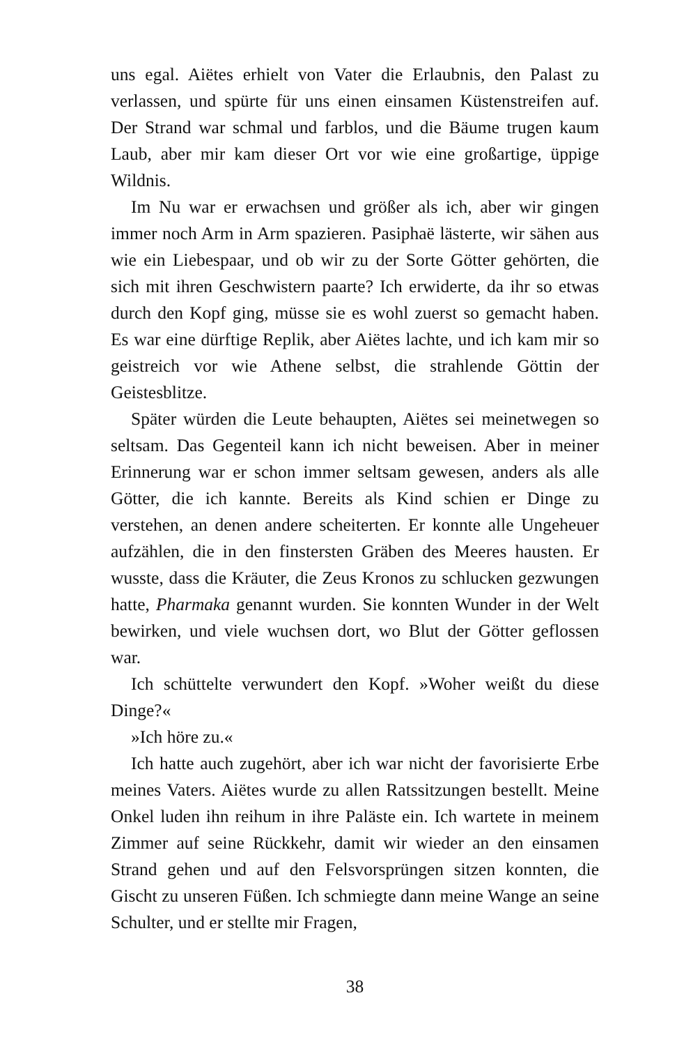uns egal. Aiëtes erhielt von Vater die Erlaubnis, den Palast zu verlassen, und spürte für uns einen einsamen Küstenstreifen auf. Der Strand war schmal und farblos, und die Bäume trugen kaum Laub, aber mir kam dieser Ort vor wie eine großartige, üppige Wildnis.
Im Nu war er erwachsen und größer als ich, aber wir gingen immer noch Arm in Arm spazieren. Pasiphaë lästerte, wir sähen aus wie ein Liebespaar, und ob wir zu der Sorte Götter gehörten, die sich mit ihren Geschwistern paarte? Ich erwiderte, da ihr so etwas durch den Kopf ging, müsse sie es wohl zuerst so gemacht haben. Es war eine dürftige Replik, aber Aiëtes lachte, und ich kam mir so geistreich vor wie Athene selbst, die strahlende Göttin der Geistesblitze.
Später würden die Leute behaupten, Aiëtes sei meinetwegen so seltsam. Das Gegenteil kann ich nicht beweisen. Aber in meiner Erinnerung war er schon immer seltsam gewesen, anders als alle Götter, die ich kannte. Bereits als Kind schien er Dinge zu verstehen, an denen andere scheiterten. Er konnte alle Ungeheuer aufzählen, die in den finstersten Gräben des Meeres hausten. Er wusste, dass die Kräuter, die Zeus Kronos zu schlucken gezwungen hatte, Pharmaka genannt wurden. Sie konnten Wunder in der Welt bewirken, und viele wuchsen dort, wo Blut der Götter geflossen war.
Ich schüttelte verwundert den Kopf. »Woher weißt du diese Dinge?«
»Ich höre zu.«
Ich hatte auch zugehört, aber ich war nicht der favorisierte Erbe meines Vaters. Aiëtes wurde zu allen Ratssitzungen bestellt. Meine Onkel luden ihn reihum in ihre Paläste ein. Ich wartete in meinem Zimmer auf seine Rückkehr, damit wir wieder an den einsamen Strand gehen und auf den Felsvorsprüngen sitzen konnten, die Gischt zu unseren Füßen. Ich schmiegte dann meine Wange an seine Schulter, und er stellte mir Fragen,
38